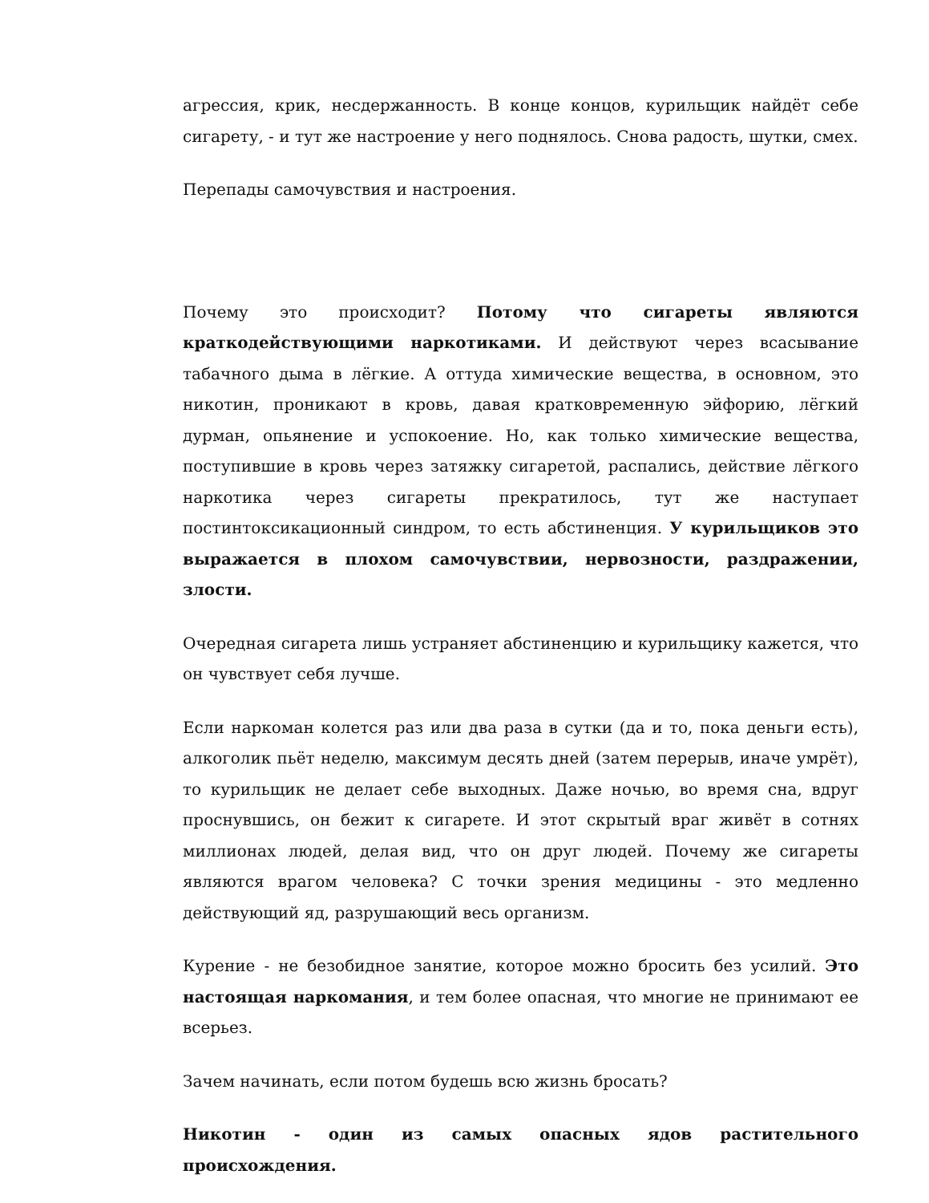агрессия, крик, несдержанность. В конце концов, курильщик найдёт себе сигарету, - и тут же настроение у него поднялось. Снова радость, шутки, смех.
Перепады самочувствия и настроения.
Почему это происходит? Потому что сигареты являются краткодействующими наркотиками. И действуют через всасывание табачного дыма в лёгкие. А оттуда химические вещества, в основном, это никотин, проникают в кровь, давая кратковременную эйфорию, лёгкий дурман, опьянение и успокоение. Но, как только химические вещества, поступившие в кровь через затяжку сигаретой, распались, действие лёгкого наркотика через сигареты прекратилось, тут же наступает постинтоксикационный синдром, то есть абстиненция. У курильщиков это выражается в плохом самочувствии, нервозности, раздражении, злости.
Очередная сигарета лишь устраняет абстиненцию и курильщику кажется, что он чувствует себя лучше.
Если наркоман колется раз или два раза в сутки (да и то, пока деньги есть), алкоголик пьёт неделю, максимум десять дней (затем перерыв, иначе умрёт), то курильщик не делает себе выходных. Даже ночью, во время сна, вдруг проснувшись, он бежит к сигарете. И этот скрытый враг живёт в сотнях миллионах людей, делая вид, что он друг людей. Почему же сигареты являются врагом человека? С точки зрения медицины - это медленно действующий яд, разрушающий весь организм.
Курение - не безобидное занятие, которое можно бросить без усилий. Это настоящая наркомания, и тем более опасная, что многие не принимают ее всерьез.
Зачем начинать, если потом будешь всю жизнь бросать?
Никотин - один из самых опасных ядов растительного происхождения.